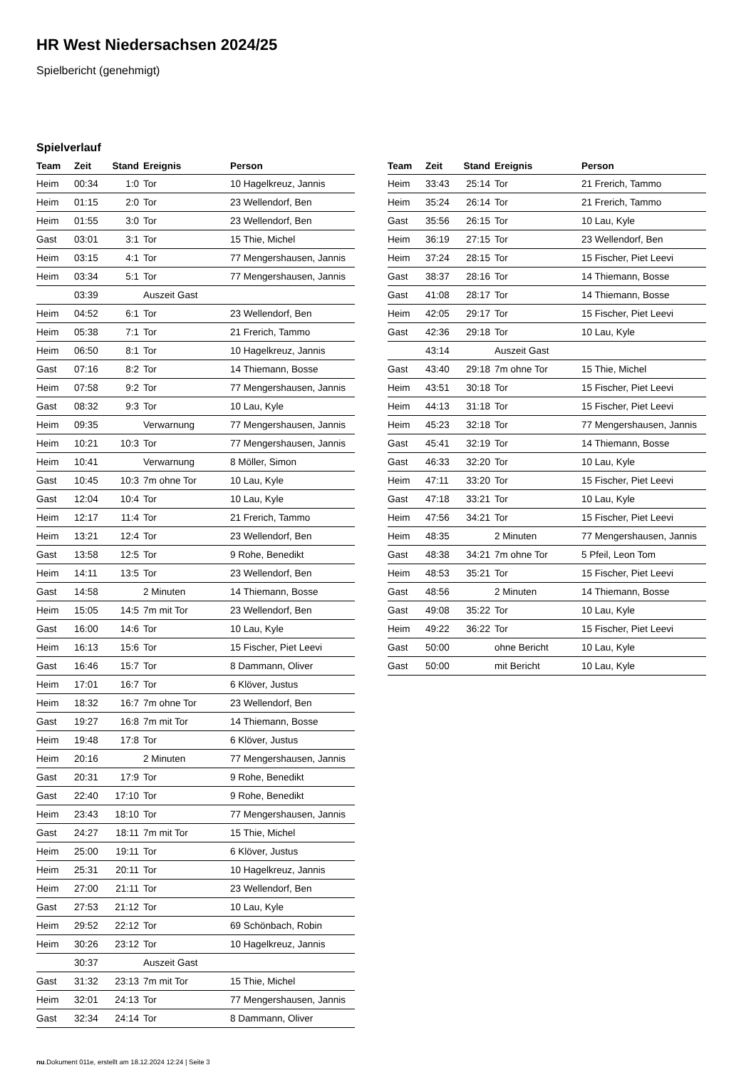HR West Niedersachsen 2024/25
Spielbericht (genehmigt)
Spielverlauf
| Team | Zeit | Stand | Ereignis | Person |
| --- | --- | --- | --- | --- |
| Heim | 00:34 | 1:0 | Tor | 10 Hagelkreuz, Jannis |
| Heim | 01:15 | 2:0 | Tor | 23 Wellendorf, Ben |
| Heim | 01:55 | 3:0 | Tor | 23 Wellendorf, Ben |
| Gast | 03:01 | 3:1 | Tor | 15 Thie, Michel |
| Heim | 03:15 | 4:1 | Tor | 77 Mengershausen, Jannis |
| Heim | 03:34 | 5:1 | Tor | 77 Mengershausen, Jannis |
| | 03:39 | | Auszeit Gast | |
| Heim | 04:52 | 6:1 | Tor | 23 Wellendorf, Ben |
| Heim | 05:38 | 7:1 | Tor | 21 Frerich, Tammo |
| Heim | 06:50 | 8:1 | Tor | 10 Hagelkreuz, Jannis |
| Gast | 07:16 | 8:2 | Tor | 14 Thiemann, Bosse |
| Heim | 07:58 | 9:2 | Tor | 77 Mengershausen, Jannis |
| Gast | 08:32 | 9:3 | Tor | 10 Lau, Kyle |
| Heim | 09:35 | | Verwarnung | 77 Mengershausen, Jannis |
| Heim | 10:21 | 10:3 | Tor | 77 Mengershausen, Jannis |
| Heim | 10:41 | | Verwarnung | 8 Möller, Simon |
| Gast | 10:45 | 10:3 | 7m ohne Tor | 10 Lau, Kyle |
| Gast | 12:04 | 10:4 | Tor | 10 Lau, Kyle |
| Heim | 12:17 | 11:4 | Tor | 21 Frerich, Tammo |
| Heim | 13:21 | 12:4 | Tor | 23 Wellendorf, Ben |
| Gast | 13:58 | 12:5 | Tor | 9 Rohe, Benedikt |
| Heim | 14:11 | 13:5 | Tor | 23 Wellendorf, Ben |
| Gast | 14:58 | | 2 Minuten | 14 Thiemann, Bosse |
| Heim | 15:05 | 14:5 | 7m mit Tor | 23 Wellendorf, Ben |
| Gast | 16:00 | 14:6 | Tor | 10 Lau, Kyle |
| Heim | 16:13 | 15:6 | Tor | 15 Fischer, Piet Leevi |
| Gast | 16:46 | 15:7 | Tor | 8 Dammann, Oliver |
| Heim | 17:01 | 16:7 | Tor | 6 Klöver, Justus |
| Heim | 18:32 | 16:7 | 7m ohne Tor | 23 Wellendorf, Ben |
| Gast | 19:27 | 16:8 | 7m mit Tor | 14 Thiemann, Bosse |
| Heim | 19:48 | 17:8 | Tor | 6 Klöver, Justus |
| Heim | 20:16 | | 2 Minuten | 77 Mengershausen, Jannis |
| Gast | 20:31 | 17:9 | Tor | 9 Rohe, Benedikt |
| Gast | 22:40 | 17:10 | Tor | 9 Rohe, Benedikt |
| Heim | 23:43 | 18:10 | Tor | 77 Mengershausen, Jannis |
| Gast | 24:27 | 18:11 | 7m mit Tor | 15 Thie, Michel |
| Heim | 25:00 | 19:11 | Tor | 6 Klöver, Justus |
| Heim | 25:31 | 20:11 | Tor | 10 Hagelkreuz, Jannis |
| Heim | 27:00 | 21:11 | Tor | 23 Wellendorf, Ben |
| Gast | 27:53 | 21:12 | Tor | 10 Lau, Kyle |
| Heim | 29:52 | 22:12 | Tor | 69 Schönbach, Robin |
| Heim | 30:26 | 23:12 | Tor | 10 Hagelkreuz, Jannis |
| | 30:37 | | Auszeit Gast | |
| Gast | 31:32 | 23:13 | 7m mit Tor | 15 Thie, Michel |
| Heim | 32:01 | 24:13 | Tor | 77 Mengershausen, Jannis |
| Gast | 32:34 | 24:14 | Tor | 8 Dammann, Oliver |
| Team | Zeit | Stand | Ereignis | Person |
| --- | --- | --- | --- | --- |
| Heim | 33:43 | 25:14 | Tor | 21 Frerich, Tammo |
| Heim | 35:24 | 26:14 | Tor | 21 Frerich, Tammo |
| Gast | 35:56 | 26:15 | Tor | 10 Lau, Kyle |
| Heim | 36:19 | 27:15 | Tor | 23 Wellendorf, Ben |
| Heim | 37:24 | 28:15 | Tor | 15 Fischer, Piet Leevi |
| Gast | 38:37 | 28:16 | Tor | 14 Thiemann, Bosse |
| Gast | 41:08 | 28:17 | Tor | 14 Thiemann, Bosse |
| Heim | 42:05 | 29:17 | Tor | 15 Fischer, Piet Leevi |
| Gast | 42:36 | 29:18 | Tor | 10 Lau, Kyle |
| | 43:14 | | Auszeit Gast | |
| Gast | 43:40 | 29:18 | 7m ohne Tor | 15 Thie, Michel |
| Heim | 43:51 | 30:18 | Tor | 15 Fischer, Piet Leevi |
| Heim | 44:13 | 31:18 | Tor | 15 Fischer, Piet Leevi |
| Heim | 45:23 | 32:18 | Tor | 77 Mengershausen, Jannis |
| Gast | 45:41 | 32:19 | Tor | 14 Thiemann, Bosse |
| Gast | 46:33 | 32:20 | Tor | 10 Lau, Kyle |
| Heim | 47:11 | 33:20 | Tor | 15 Fischer, Piet Leevi |
| Gast | 47:18 | 33:21 | Tor | 10 Lau, Kyle |
| Heim | 47:56 | 34:21 | Tor | 15 Fischer, Piet Leevi |
| Heim | 48:35 | | 2 Minuten | 77 Mengershausen, Jannis |
| Gast | 48:38 | 34:21 | 7m ohne Tor | 5 Pfeil, Leon Tom |
| Heim | 48:53 | 35:21 | Tor | 15 Fischer, Piet Leevi |
| Gast | 48:56 | | 2 Minuten | 14 Thiemann, Bosse |
| Gast | 49:08 | 35:22 | Tor | 10 Lau, Kyle |
| Heim | 49:22 | 36:22 | Tor | 15 Fischer, Piet Leevi |
| Gast | 50:00 | | ohne Bericht | 10 Lau, Kyle |
| Gast | 50:00 | | mit Bericht | 10 Lau, Kyle |
nu.Dokument 011e, erstellt am 18.12.2024 12:24 | Seite 3